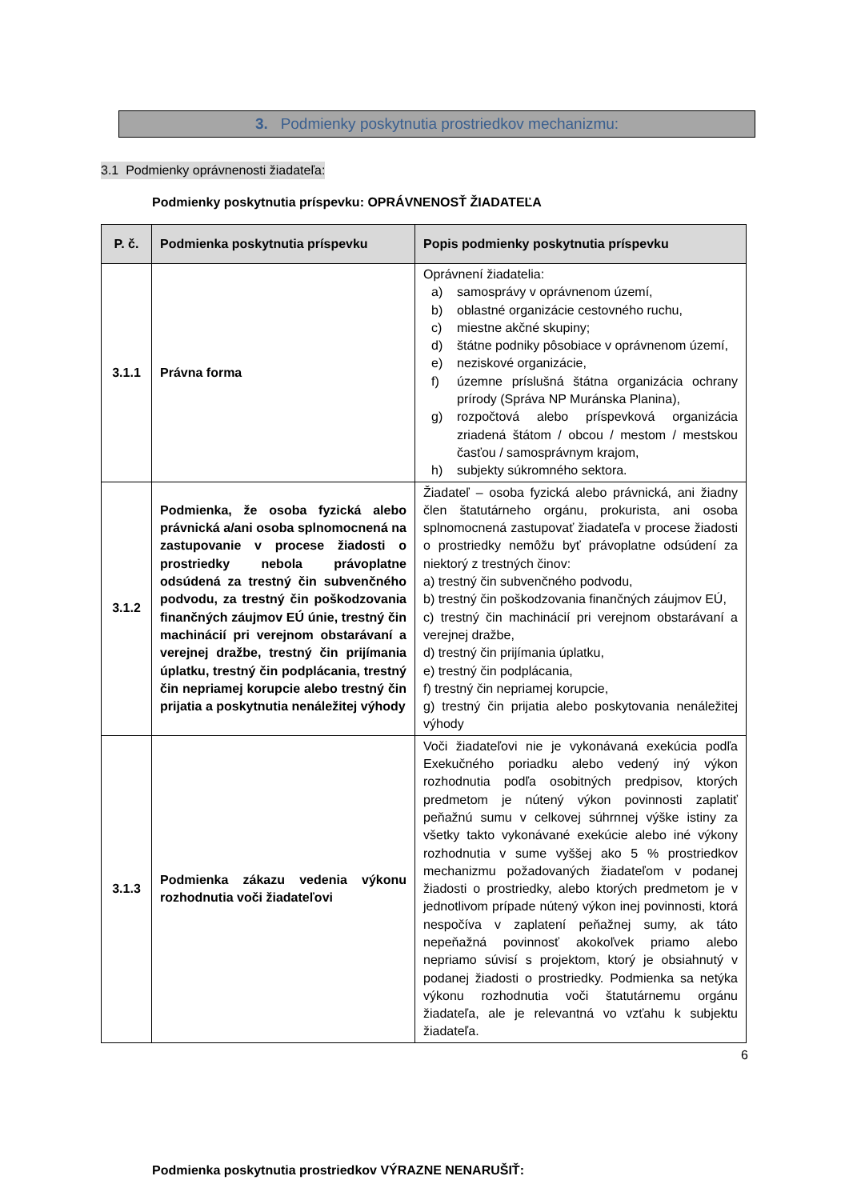3. Podmienky poskytnutia prostriedkov mechanizmu:
3.1 Podmienky oprávnenosti žiadateľa:
Podmienky poskytnutia príspevku: OPRÁVNENOSŤ ŽIADATEĽA
| P. č. | Podmienka poskytnutia príspevku | Popis podmienky poskytnutia príspevku |
| --- | --- | --- |
| 3.1.1 | Právna forma | Oprávnení žiadatelia: a) samosprávy v oprávnenom území, b) oblastné organizácie cestovného ruchu, c) miestne akčné skupiny; d) štátne podniky pôsobiace v oprávnenom území, e) neziskové organizácie, f) územne príslušná štátna organizácia ochrany prírody (Správa NP Muránska Planina), g) rozpočtová alebo príspevková organizácia zriadená štátom / obcou / mestom / mestskou časťou / samosprávnym krajom, h) subjekty súkromného sektora. |
| 3.1.2 | Podmienka, že osoba fyzická alebo právnická a/ani osoba splnomocnená na zastupovanie v procese žiadosti o prostriedky nebola právoplatne odsúdená za trestný čin subvenčného podvodu, za trestný čin poškodzovania finančných záujmov EÚ únie, trestný čin machinácií pri verejnom obstarávaní a verejnej dražbe, trestný čin prijímania úplatku, trestný čin podplácania, trestný čin nepriamej korupcie alebo trestný čin prijatia a poskytnutia nenáležitej výhody | Žiadateľ – osoba fyzická alebo právnická, ani žiadny člen štatutárneho orgánu, prokurista, ani osoba splnomocnená zastupovať žiadateľa v procese žiadosti o prostriedky nemôžu byť právoplatne odsúdení za niektorý z trestných činov: a) trestný čin subvenčného podvodu, b) trestný čin poškodzovania finančných záujmov EÚ, c) trestný čin machinácií pri verejnom obstarávaní a verejnej dražbe, d) trestný čin prijímania úplatku, e) trestný čin podplácania, f) trestný čin nepriamej korupcie, g) trestný čin prijatia alebo poskytovania nenáležitej výhody |
| 3.1.3 | Podmienka zákazu vedenia výkonu rozhodnutia voči žiadateľovi | Voči žiadateľovi nie je vykonávaná exekúcia podľa Exekučného poriadku alebo vedený iný výkon rozhodnutia podľa osobitných predpisov, ktorých predmetom je nútený výkon povinnosti zaplatiť peňažnú sumu v celkovej súhrnnej výške istiny za všetky takto vykonávané exekúcie alebo iné výkony rozhodnutia v sume vyššej ako 5 % prostriedkov mechanizmu požadovaných žiadateľom v podanej žiadosti o prostriedky, alebo ktorých predmetom je v jednotlivom prípade nútený výkon inej povinnosti, ktorá nespočíva v zaplatení peňažnej sumy, ak táto nepeňažná povinnosť akokoľvek priamo alebo nepriamo súvisí s projektom, ktorý je obsiahnutý v podanej žiadosti o prostriedky. Podmienka sa netýka výkonu rozhodnutia voči štatutárnemu orgánu žiadateľa, ale je relevantná vo vzťahu k subjektu žiadateľa. |
Podmienka poskytnutia prostriedkov VÝRAZNE NENARUŠIŤ:
6